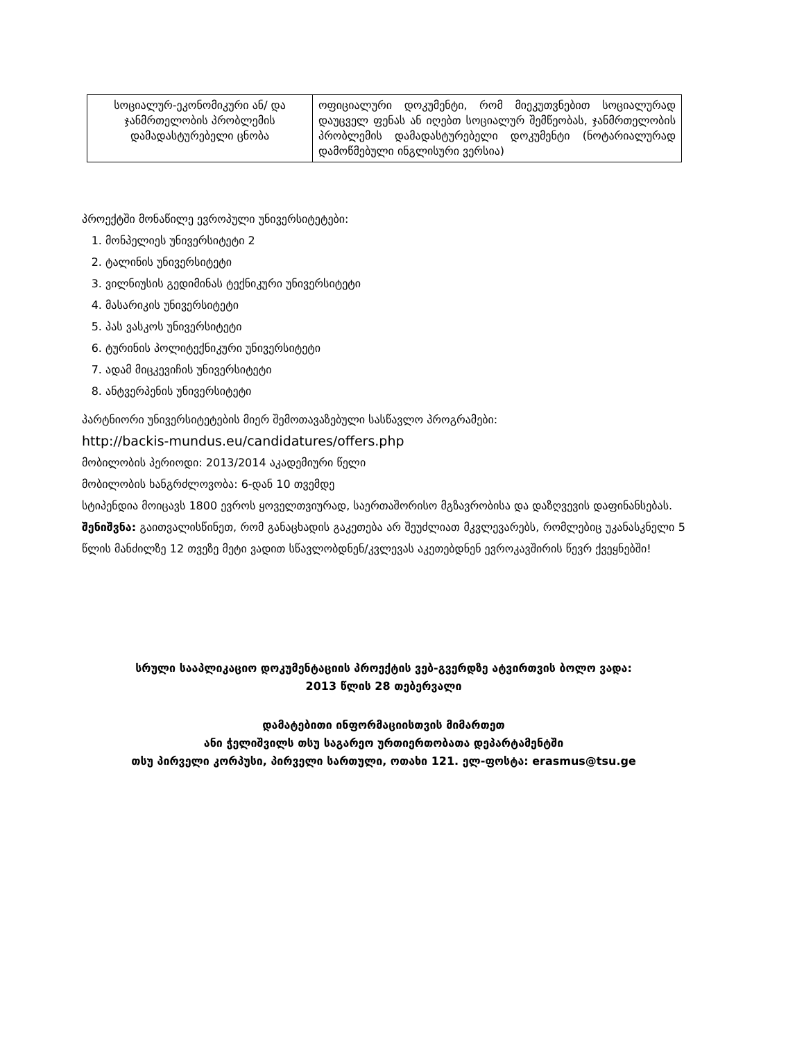| სოციალურ-ეკონომიკური ან/ და ჯანმრთელობის პრობლემის დამადასტურებელი ცნობა | ოფიციალური დოკუმენტი, რომ მიეკუთვნებით სოციალურად დაუცველ ფენას ან იღებთ სოციალურ შემწეობას, ჯანმრთელობის პრობლემის დამადასტურებელი დოკუმენტი (ნოტარიალურად დამოწმებული ინგლისური ვერსია) |
პროექტში მონაწილე ევროპული უნივერსიტეტები:
1. მონპელიეს უნივერსიტეტი 2
2. ტალინის უნივერსიტეტი
3. ვილნიუსის გედიმინას ტექნიკური უნივერსიტეტი
4. მასარიკის უნივერსიტეტი
5. პას ვასკოს უნივერსიტეტი
6. ტურინის პოლიტექნიკური უნივერსიტეტი
7. ადამ მიცკევიჩის უნივერსიტეტი
8. ანტვერპენის უნივერსიტეტი
პარტნიორი უნივერსიტეტების მიერ შემოთავაზებული სასწავლო პროგრამები:
http://backis-mundus.eu/candidatures/offers.php
მობილობის პერიოდი: 2013/2014 აკადემიური წელი
მობილობის ხანგრძლოვობა: 6-დან 10 თვემდე
სტიპენდია მოიცავს 1800 ევროს ყოველთვიურად, საერთაშორისო მგზავრობისა და დაზღვევის დაფინანსებას.
შენიშვნა: გაითვალისწინეთ, რომ განაცხადის გაკეთება არ შეუძლიათ მკვლევარებს, რომლებიც უკანასკნელი 5 წლის მანძილზე 12 თვეზე მეტი ვადით სწავლობდნენ/კვლევას აკეთებდნენ ევროკავშირის წევრ ქვეყნებში!
სრული სააპლიკაციო დოკუმენტაციის პროექტის ვებ-გვერდზე ატვირთვის ბოლო ვადა:
2013 წლის 28 თებერვალი
დამატებითი ინფორმაციისთვის მიმართეთ
ანი ჭელიშვილს თსუ საგარეო ურთიერთობათა დეპარტამენტში
თსუ პირველი კორპუსი, პირველი სართული, ოთახი 121. ელ-ფოსტა: erasmus@tsu.ge